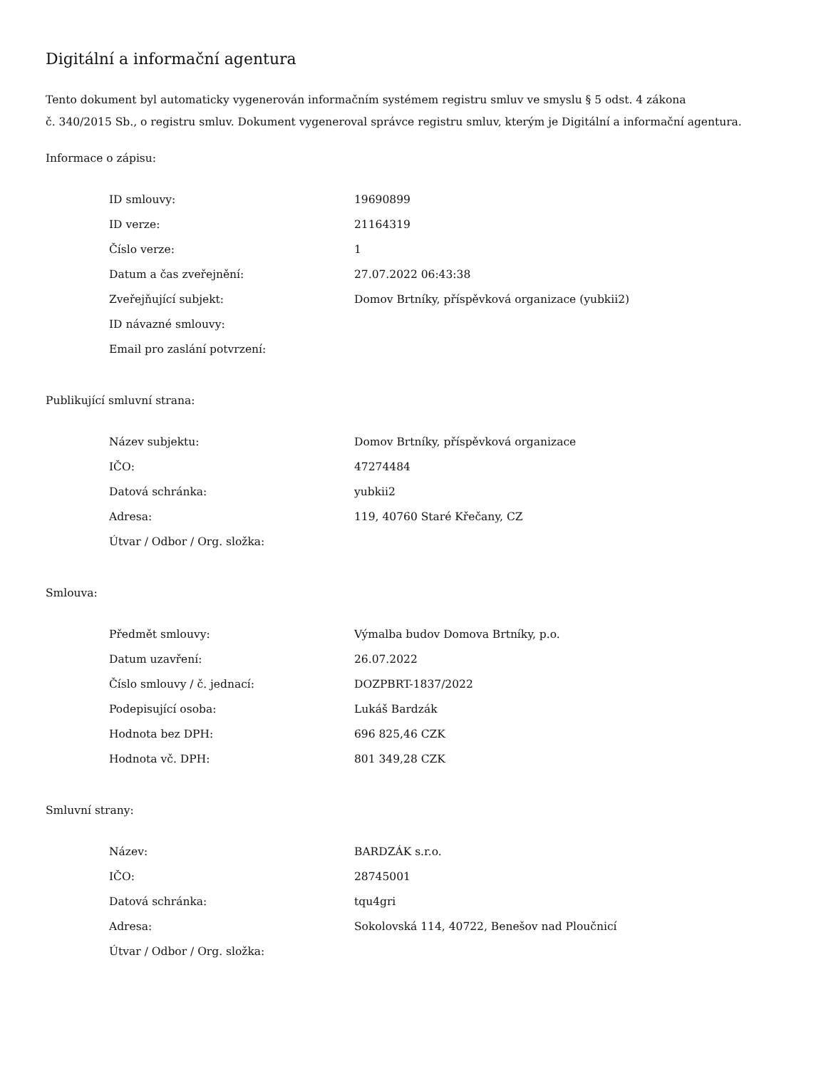Digitální a informační agentura
Tento dokument byl automaticky vygenerován informačním systémem registru smluv ve smyslu § 5 odst. 4 zákona
č. 340/2015 Sb., o registru smluv. Dokument vygeneroval správce registru smluv, kterým je Digitální a informační agentura.
Informace o zápisu:
| ID smlouvy: | 19690899 |
| ID verze: | 21164319 |
| Číslo verze: | 1 |
| Datum a čas zveřejnění: | 27.07.2022 06:43:38 |
| Zveřejňující subjekt: | Domov Brtníky, příspěvková organizace (yubkii2) |
| ID návazné smlouvy: | |
| Email pro zaslání potvrzení: | |
Publikující smluvní strana:
| Název subjektu: | Domov Brtníky, příspěvková organizace |
| IČO: | 47274484 |
| Datová schránka: | yubkii2 |
| Adresa: | 119, 40760 Staré Křečany, CZ |
| Útvar / Odbor / Org. složka: | |
Smlouva:
| Předmět smlouvy: | Výmalba budov Domova Brtníky, p.o. |
| Datum uzavření: | 26.07.2022 |
| Číslo smlouvy / č. jednací: | DOZPBRT-1837/2022 |
| Podepisující osoba: | Lukáš Bardzák |
| Hodnota bez DPH: | 696 825,46 CZK |
| Hodnota vč. DPH: | 801 349,28 CZK |
Smluvní strany:
| Název: | BARDZÁK s.r.o. |
| IČO: | 28745001 |
| Datová schránka: | tqu4gri |
| Adresa: | Sokolovská 114, 40722, Benešov nad Ploučnicí |
| Útvar / Odbor / Org. složka: | |